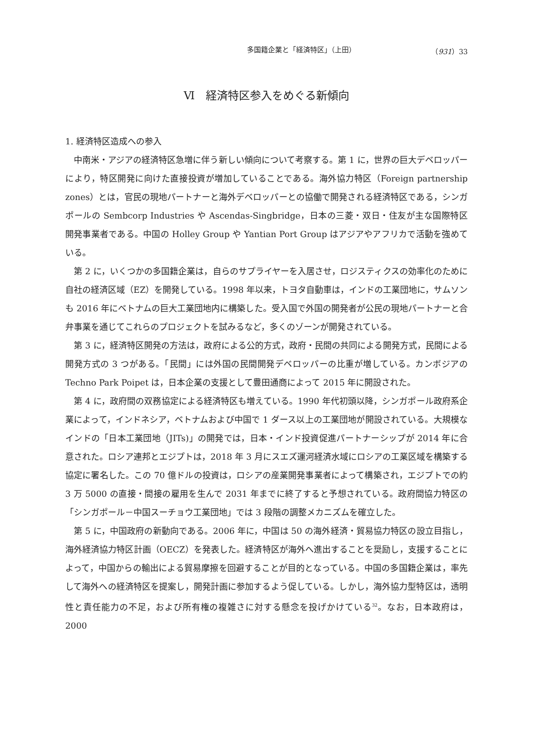多国籍企業と「経済特区」（上田） （931）33
Ⅵ　経済特区参入をめぐる新傾向
1. 経済特区造成への参入
中南米・アジアの経済特区急増に伴う新しい傾向について考察する。第 1 に，世界の巨大デベロッパーにより，特区開発に向けた直接投資が増加していることである。海外協力特区（Foreign partnership zones）とは，官民の現地パートナーと海外デベロッパーとの協働で開発される経済特区である，シンガポールの Sembcorp Industries や Ascendas-Singbridge，日本の三菱・双日・住友が主な国際特区開発事業者である。中国の Holley Group や Yantian Port Group はアジアやアフリカで活動を強めている。
第 2 に，いくつかの多国籍企業は，自らのサプライヤーを入居させ，ロジスティクスの効率化のために自社の経済区域（EZ）を開発している。1998 年以来，トヨタ自動車は，インドの工業団地に，サムソンも 2016 年にベトナムの巨大工業団地内に構築した。受入国で外国の開発者が公民の現地パートナーと合弁事業を通じてこれらのプロジェクトを試みるなど，多くのゾーンが開発されている。
第 3 に，経済特区開発の方法は，政府による公的方式，政府・民間の共同による開発方式，民間による開発方式の 3 つがある。「民間」には外国の民間開発デベロッパーの比重が増している。カンボジアの Techno Park Poipet は，日本企業の支援として豊田通商によって 2015 年に開設された。
第 4 に，政府間の双務協定による経済特区も増えている。1990 年代初頭以降，シンガポール政府系企業によって，インドネシア，ベトナムおよび中国で 1 ダース以上の工業団地が開設されている。大規模なインドの「日本工業団地（JITs)」の開発では，日本・インド投資促進パートナーシップが 2014 年に合意された。ロシア連邦とエジプトは，2018 年 3 月にスエズ運河経済水域にロシアの工業区域を構築する協定に署名した。この 70 億ドルの投資は，ロシアの産業開発事業者によって構築され，エジプトでの約 3 万 5000 の直接・間接の雇用を生んで 2031 年までに終了すると予想されている。政府間協力特区の「シンガポール－中国スーチョウ工業団地」では 3 段階の調整メカニズムを確立した。
第 5 に，中国政府の新動向である。2006 年に，中国は 50 の海外経済・貿易協力特区の設立目指し，海外経済協力特区計画（OECZ）を発表した。経済特区が海外へ進出することを奨励し，支援することによって，中国からの輸出による貿易摩擦を回避することが目的となっている。中国の多国籍企業は，率先して海外への経済特区を提案し，開発計画に参加するよう促している。しかし，海外協力型特区は，透明性と責任能力の不足，および所有権の複雑さに対する懸念を投げかけている<sup>32</sup>。なお，日本政府は，2000